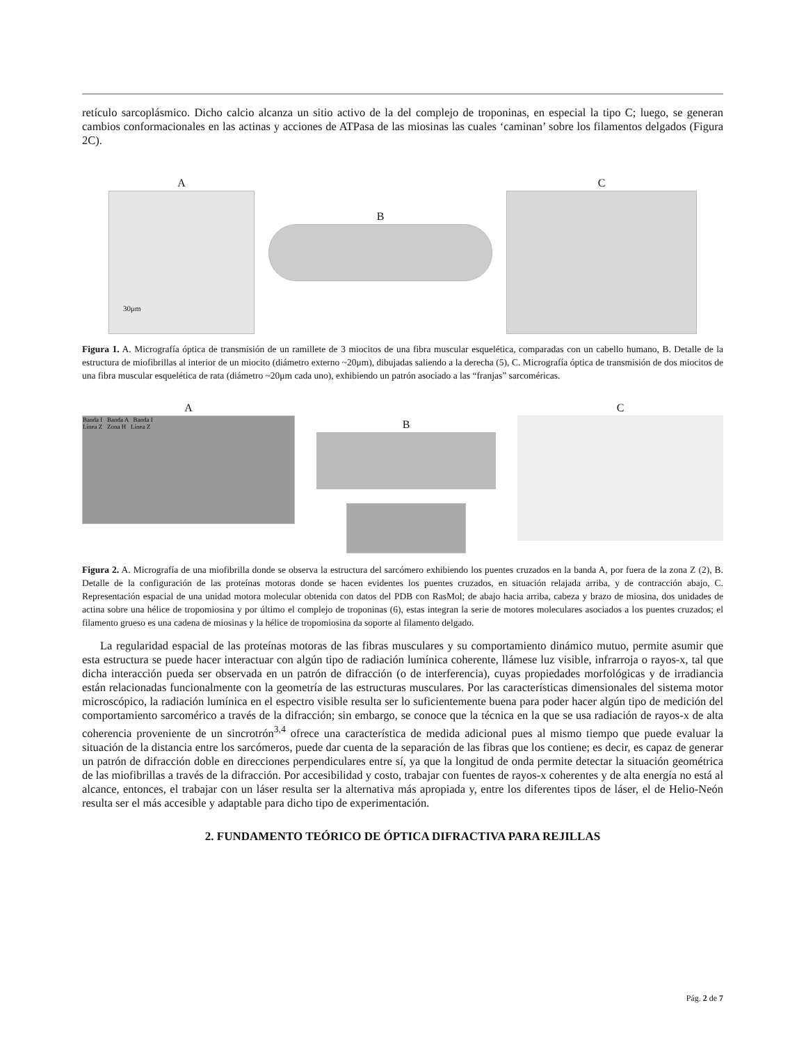retículo sarcoplásmico. Dicho calcio alcanza un sitio activo de la del complejo de troponinas, en especial la tipo C; luego, se generan cambios conformacionales en las actinas y acciones de ATPasa de las miosinas las cuales ‘caminan’ sobre los filamentos delgados (Figura 2C).
A
30μm
B
C
Figura 1. A. Micrografía óptica de transmisión de un ramillete de 3 miocitos de una fibra muscular esquelética, comparadas con un cabello humano, B. Detalle de la estructura de miofibrillas al interior de un miocito (diámetro externo ~20μm), dibujadas saliendo a la derecha (5), C. Micrografía óptica de transmisión de dos miocitos de una fibra muscular esquelética de rata (diámetro ~20μm cada uno), exhibiendo un patrón asociado a las “franjas” sarcoméricas.
A
Banda I Banda A Banda I
Línea Z Zona H Línea Z
B
C
Figura 2. A. Micrografía de una miofibrilla donde se observa la estructura del sarcómero exhibiendo los puentes cruzados en la banda A, por fuera de la zona Z (2), B. Detalle de la configuración de las proteínas motoras donde se hacen evidentes los puentes cruzados, en situación relajada arriba, y de contracción abajo, C. Representación espacial de una unidad motora molecular obtenida con datos del PDB con RasMol; de abajo hacia arriba, cabeza y brazo de miosina, dos unidades de actina sobre una hélice de tropomiosina y por último el complejo de troponinas (6), estas integran la serie de motores moleculares asociados a los puentes cruzados; el filamento grueso es una cadena de miosinas y la hélice de tropomiosina da soporte al filamento delgado.
La regularidad espacial de las proteínas motoras de las fibras musculares y su comportamiento dinámico mutuo, permite asumir que esta estructura se puede hacer interactuar con algún tipo de radiación lumínica coherente, llámese luz visible, infrarroja o rayos-x, tal que dicha interacción pueda ser observada en un patrón de difracción (o de interferencia), cuyas propiedades morfológicas y de irradiancia están relacionadas funcionalmente con la geometría de las estructuras musculares. Por las características dimensionales del sistema motor microscópico, la radiación lumínica en el espectro visible resulta ser lo suficientemente buena para poder hacer algún tipo de medición del comportamiento sarcomérico a través de la difracción; sin embargo, se conoce que la técnica en la que se usa radiación de rayos-x de alta coherencia proveniente de un sincrotrón<sup>3,4</sup> ofrece una característica de medida adicional pues al mismo tiempo que puede evaluar la situación de la distancia entre los sarcómeros, puede dar cuenta de la separación de las fibras que los contiene; es decir, es capaz de generar un patrón de difracción doble en direcciones perpendiculares entre sí, ya que la longitud de onda permite detectar la situación geométrica de las miofibrillas a través de la difracción. Por accesibilidad y costo, trabajar con fuentes de rayos-x coherentes y de alta energía no está al alcance, entonces, el trabajar con un láser resulta ser la alternativa más apropiada y, entre los diferentes tipos de láser, el de Helio-Neón resulta ser el más accesible y adaptable para dicho tipo de experimentación.
2. FUNDAMENTO TEÓRICO DE ÓPTICA DIFRACTIVA PARA REJILLAS
Pág. 2 de 7